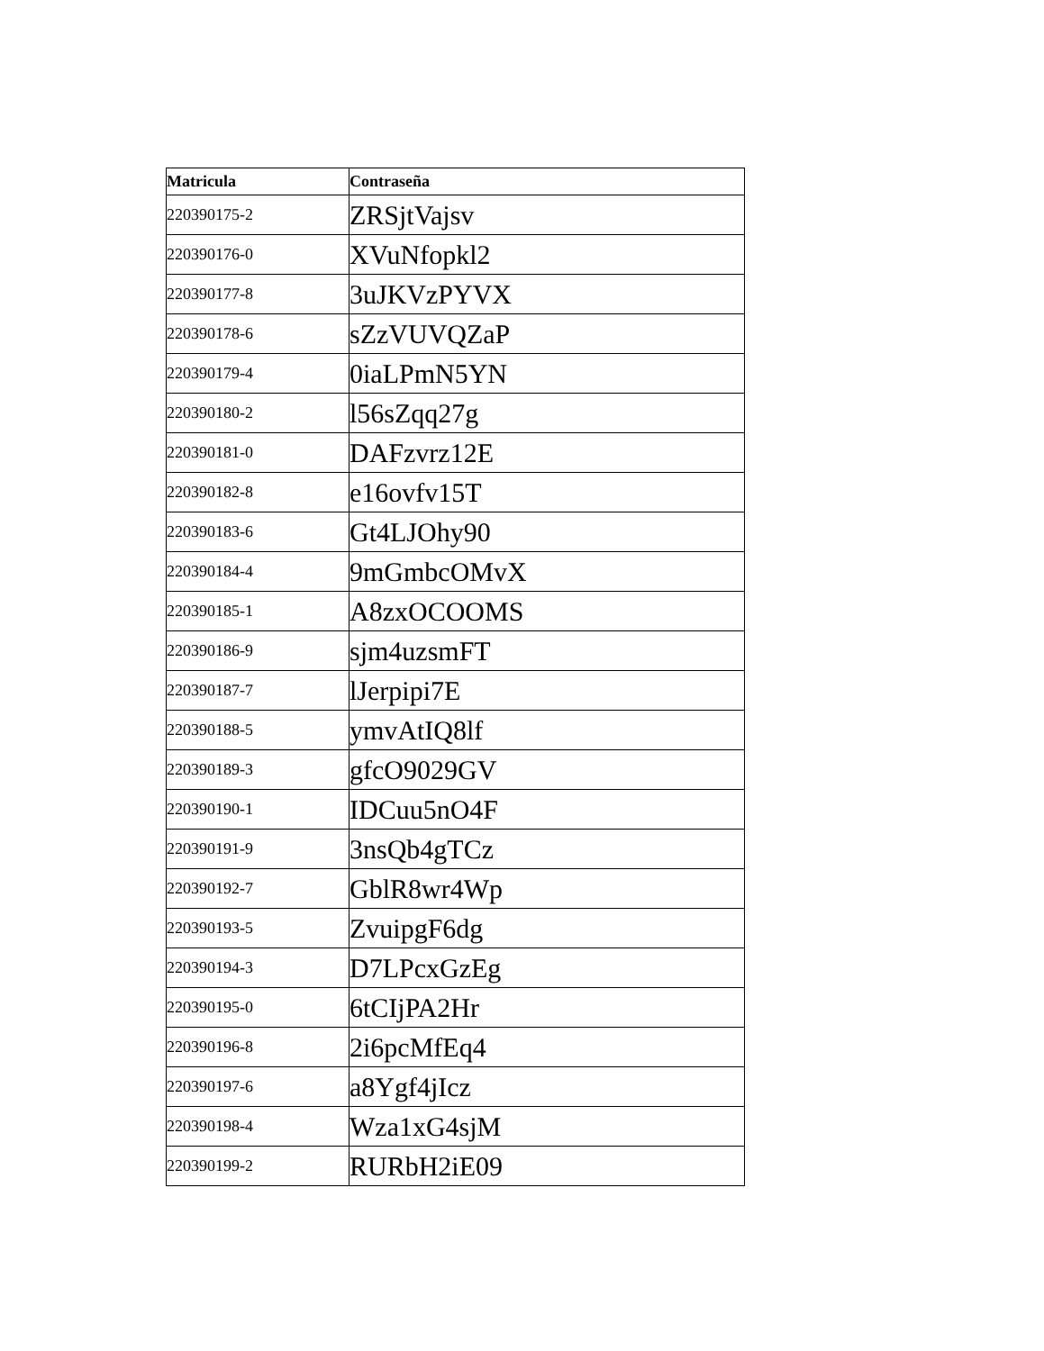| Matricula | Contraseña |
| --- | --- |
| 220390175-2 | ZRSjtVajsv |
| 220390176-0 | XVuNfopkl2 |
| 220390177-8 | 3uJKVzPYVX |
| 220390178-6 | sZzVUVQZaP |
| 220390179-4 | 0iaLPmN5YN |
| 220390180-2 | l56sZqq27g |
| 220390181-0 | DAFzvrz12E |
| 220390182-8 | e16ovfv15T |
| 220390183-6 | Gt4LJOhy90 |
| 220390184-4 | 9mGmbcOMvX |
| 220390185-1 | A8zxOCOOMS |
| 220390186-9 | sjm4uzsmFT |
| 220390187-7 | lJerpipi7E |
| 220390188-5 | ymvAtIQ8lf |
| 220390189-3 | gfcO9029GV |
| 220390190-1 | IDCuu5nO4F |
| 220390191-9 | 3nsQb4gTCz |
| 220390192-7 | GblR8wr4Wp |
| 220390193-5 | ZvuipgF6dg |
| 220390194-3 | D7LPcxGzEg |
| 220390195-0 | 6tCIjPA2Hr |
| 220390196-8 | 2i6pcMfEq4 |
| 220390197-6 | a8Ygf4jIcz |
| 220390198-4 | Wza1xG4sjM |
| 220390199-2 | RURbH2iE09 |